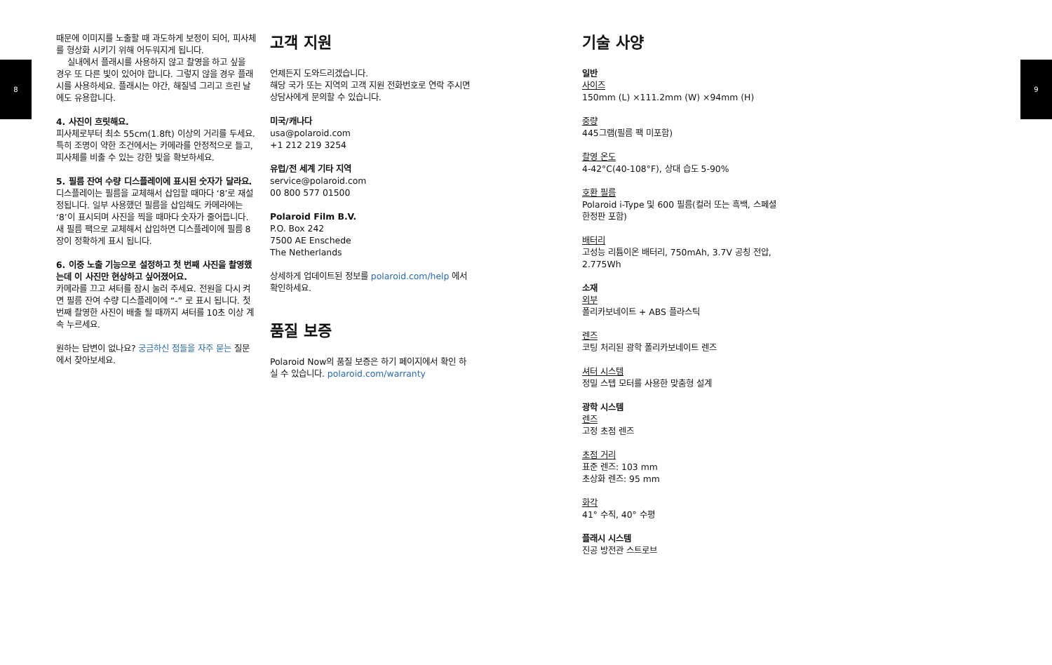8 9
때문에 이미지를 노출할 때 과도하게 보정이 되어, 피사체를 형상화 시키기 위해 어두워지게 됩니다.
실내에서 플래시를 사용하지 않고 촬영을 하고 싶을 경우 또 다른 빛이 있어야 합니다. 그렇지 않을 경우 플래시를 사용하세요. 플래시는 야간, 해질녘 그리고 흐린 날에도 유용합니다.
4. 사진이 흐릿해요.
피사체로부터 최소 55cm(1.8ft) 이상의 거리를 두세요. 특히 조명이 약한 조건에서는 카메라를 안정적으로 들고, 피사체를 비출 수 있는 강한 빛을 확보하세요.
5. 필름 잔여 수량 디스플레이에 표시된 숫자가 달라요.
디스플레이는 필름을 교체해서 삽입할 때마다 ‘8’로 재설정됩니다. 일부 사용했던 필름을 삽입해도 카메라에는 ‘8’이 표시되며 사진을 찍을 때마다 숫자가 줄어듭니다. 새 필름 팩으로 교체해서 삽입하면 디스플레이에 필름 8장이 정확하게 표시 됩니다.
6. 이중 노출 기능으로 설정하고 첫 번째 사진을 촬영했는데 이 사진만 현상하고 싶어졌어요.
카메라를 끄고 셔터를 잠시 눌러 주세요. 전원을 다시 켜면 필름 잔여 수량 디스플레이에 “-” 로 표시 됩니다. 첫 번째 촬영한 사진이 배출 될 때까지 셔터를 10초 이상 계속 누르세요.
원하는 답변이 없나요? 궁금하신 점들을 자주 묻는 질문에서 찾아보세요.
고객 지원
언제든지 도와드리겠습니다.
해당 국가 또는 지역의 고객 지원 전화번호로 연락 주시면 상담사에게 문의할 수 있습니다.
미국/캐나다
usa@polaroid.com
+1 212 219 3254
유럽/전 세계 기타 지역
service@polaroid.com
00 800 577 01500
Polaroid Film B.V.
P.O. Box 242
7500 AE Enschede
The Netherlands
상세하게 업데이트된 정보를 polaroid.com/help 에서 확인하세요.
품질 보증
Polaroid Now의 품질 보증은 하기 페이지에서 확인 하실 수 있습니다. polaroid.com/warranty
기술 사양
일반
사이즈
150mm (L) ×111.2mm (W) ×94mm (H)
중량
445그램(필름 팩 미포함)
촬영 온도
4-42°C(40-108°F), 상대 습도 5-90%
호환 필름
Polaroid i-Type 및 600 필름(컬러 또는 흑백, 스페셜 한정판 포함)
배터리
고성능 리튬이온 배터리, 750mAh, 3.7V 공칭 전압, 2.775Wh
소재
외부
폴리카보네이트 + ABS 플라스틱
렌즈
코팅 처리된 광학 폴리카보네이트 렌즈
셔터 시스템
정밀 스텝 모터를 사용한 맞춤형 설계
광학 시스템
렌즈
고정 초점 렌즈
초점 거리
표준 렌즈: 103 mm
초상화 렌즈: 95 mm
화각
41° 수직, 40° 수평
플래시 시스템
진공 방전관 스트로브